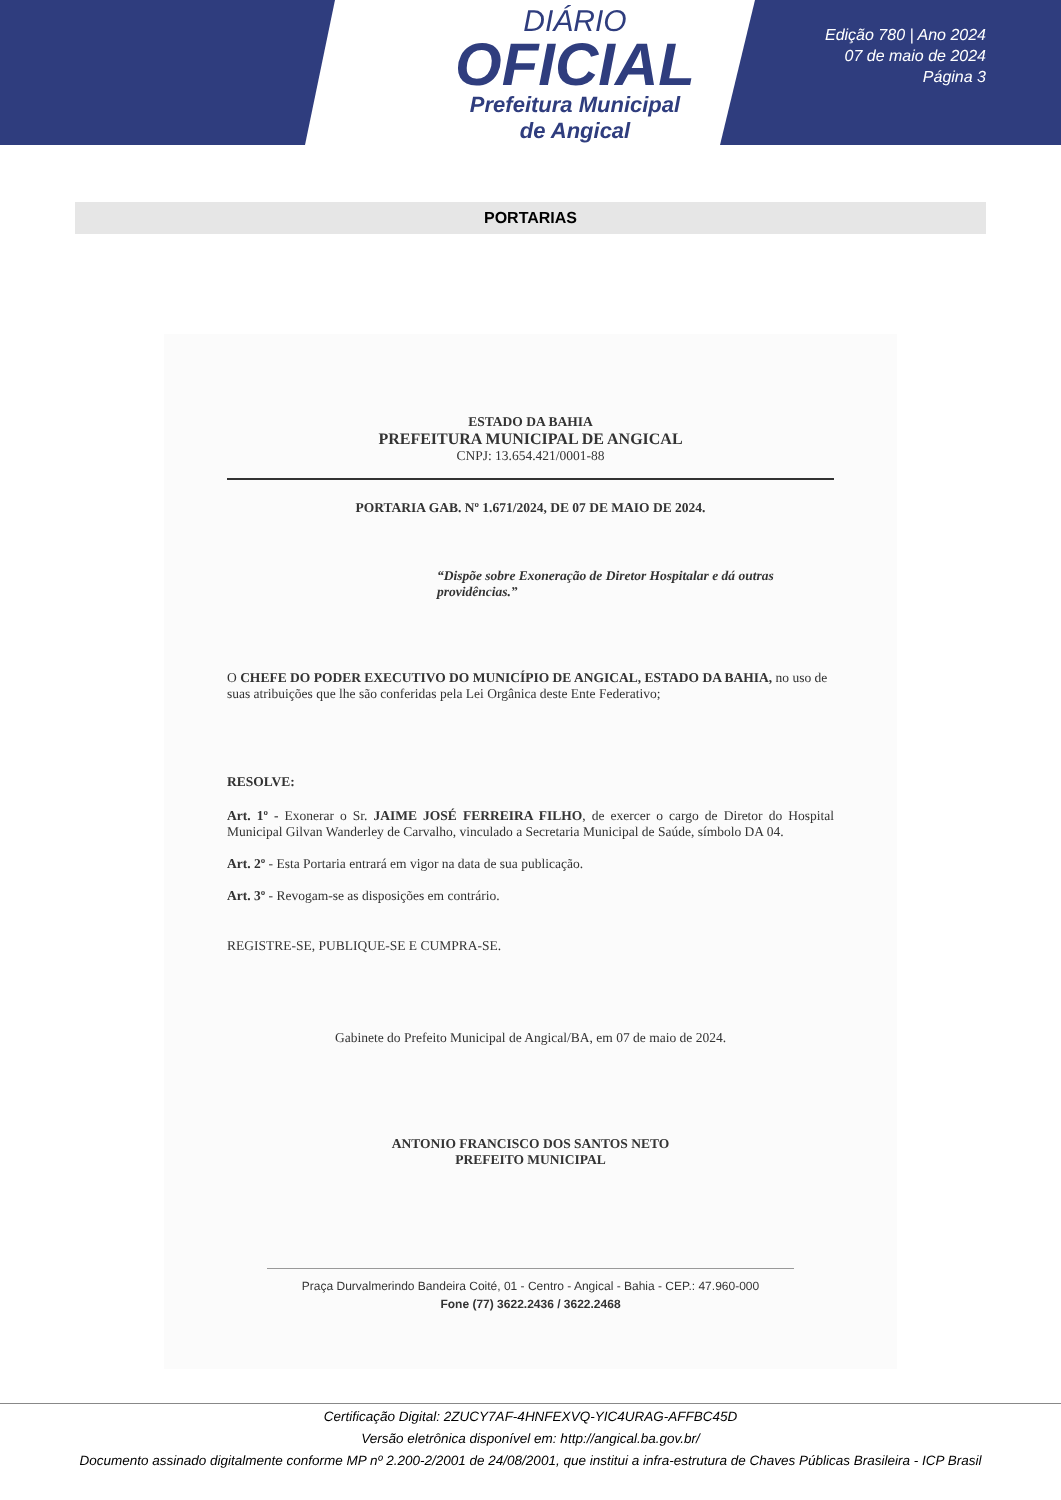DIÁRIO
OFICIAL
Prefeitura Municipal
de Angical
Edição 780 | Ano 2024
07 de maio de 2024
Página 3
PORTARIAS
ESTADO DA BAHIA
PREFEITURA MUNICIPAL DE ANGICAL
CNPJ: 13.654.421/0001-88
PORTARIA GAB. Nº 1.671/2024, DE 07 DE MAIO DE 2024.
“Dispõe sobre Exoneração de Diretor Hospitalar e dá outras providências.”
O CHEFE DO PODER EXECUTIVO DO MUNICÍPIO DE ANGICAL, ESTADO DA BAHIA, no uso de suas atribuições que lhe são conferidas pela Lei Orgânica deste Ente Federativo;
RESOLVE:
Art. 1º - Exonerar o Sr. JAIME JOSÉ FERREIRA FILHO, de exercer o cargo de Diretor do Hospital Municipal Gilvan Wanderley de Carvalho, vinculado a Secretaria Municipal de Saúde, símbolo DA 04.
Art. 2º - Esta Portaria entrará em vigor na data de sua publicação.
Art. 3º - Revogam-se as disposições em contrário.
REGISTRE-SE, PUBLIQUE-SE E CUMPRA-SE.
Gabinete do Prefeito Municipal de Angical/BA, em 07 de maio de 2024.
ANTONIO FRANCISCO DOS SANTOS NETO
PREFEITO MUNICIPAL
Praça Durvalmerindo Bandeira Coité, 01 - Centro - Angical - Bahia - CEP.: 47.960-000
Fone (77) 3622.2436 / 3622.2468
Certificação Digital: 2ZUCY7AF-4HNFEXVQ-YIC4URAG-AFFBC45D
Versão eletrônica disponível em: http://angical.ba.gov.br/
Documento assinado digitalmente conforme MP nº 2.200-2/2001 de 24/08/2001, que institui a infra-estrutura de Chaves Públicas Brasileira - ICP Brasil